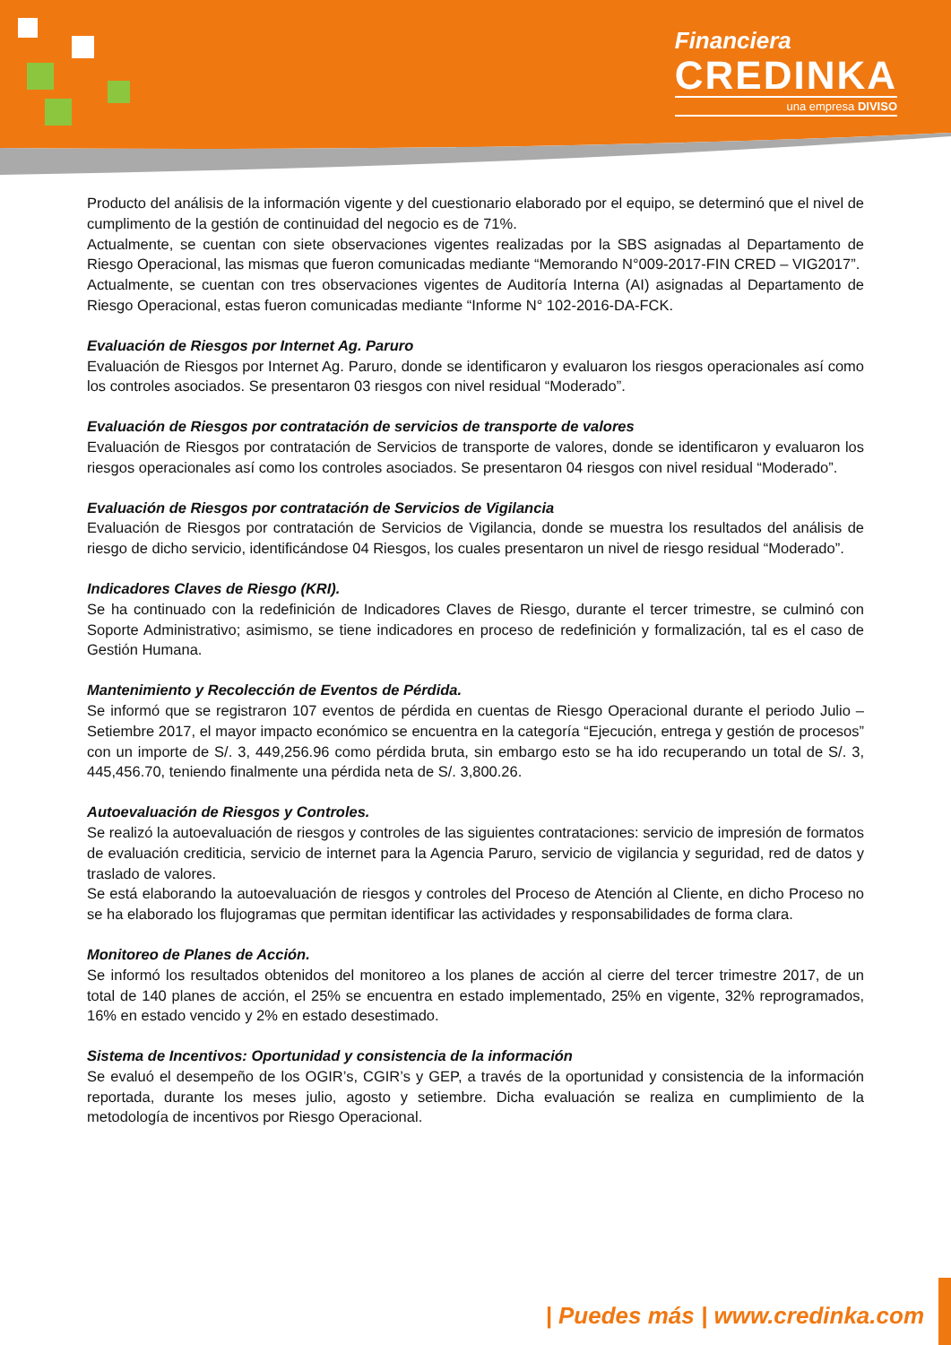Financiera
CREDINKA
una empresa DIVISO
Producto del análisis de la información vigente y del cuestionario elaborado por el equipo, se determinó que el nivel de cumplimento de la gestión de continuidad del negocio es de 71%.
Actualmente, se cuentan con siete observaciones vigentes realizadas por la SBS asignadas al Departamento de Riesgo Operacional, las mismas que fueron comunicadas mediante “Memorando N°009-2017-FIN CRED – VIG2017”.
Actualmente, se cuentan con tres observaciones vigentes de Auditoría Interna (AI) asignadas al Departamento de Riesgo Operacional, estas fueron comunicadas mediante “Informe N° 102-2016-DA-FCK.
Evaluación de Riesgos por Internet Ag. Paruro
Evaluación de Riesgos por Internet Ag. Paruro, donde se identificaron y evaluaron los riesgos operacionales así como los controles asociados. Se presentaron 03 riesgos con nivel residual “Moderado”.
Evaluación de Riesgos por contratación de servicios de transporte de valores
Evaluación de Riesgos por contratación de Servicios de transporte de valores, donde se identificaron y evaluaron los riesgos operacionales así como los controles asociados. Se presentaron 04 riesgos con nivel residual “Moderado”.
Evaluación de Riesgos por contratación de Servicios de Vigilancia
Evaluación de Riesgos por contratación de Servicios de Vigilancia, donde se muestra los resultados del análisis de riesgo de dicho servicio, identificándose 04 Riesgos, los cuales presentaron un nivel de riesgo residual “Moderado”.
Indicadores Claves de Riesgo (KRI).
Se ha continuado con la redefinición de Indicadores Claves de Riesgo, durante el tercer trimestre, se culminó con Soporte Administrativo; asimismo, se tiene indicadores en proceso de redefinición y formalización, tal es el caso de Gestión Humana.
Mantenimiento y Recolección de Eventos de Pérdida.
Se informó que se registraron 107 eventos de pérdida en cuentas de Riesgo Operacional durante el periodo Julio – Setiembre 2017, el mayor impacto económico se encuentra en la categoría “Ejecución, entrega y gestión de procesos” con un importe de S/. 3, 449,256.96 como pérdida bruta, sin embargo esto se ha ido recuperando un total de S/. 3, 445,456.70, teniendo finalmente una pérdida neta de S/. 3,800.26.
Autoevaluación de Riesgos y Controles.
Se realizó la autoevaluación de riesgos y controles de las siguientes contrataciones: servicio de impresión de formatos de evaluación crediticia, servicio de internet para la Agencia Paruro, servicio de vigilancia y seguridad, red de datos y traslado de valores.
Se está elaborando la autoevaluación de riesgos y controles del Proceso de Atención al Cliente, en dicho Proceso no se ha elaborado los flujogramas que permitan identificar las actividades y responsabilidades de forma clara.
Monitoreo de Planes de Acción.
Se informó los resultados obtenidos del monitoreo a los planes de acción al cierre del tercer trimestre 2017, de un total de 140 planes de acción, el 25% se encuentra en estado implementado, 25% en vigente, 32% reprogramados, 16% en estado vencido y 2% en estado desestimado.
Sistema de Incentivos: Oportunidad y consistencia de la información
Se evaluó el desempeño de los OGIR’s, CGIR’s y GEP, a través de la oportunidad y consistencia de la información reportada, durante los meses julio, agosto y setiembre. Dicha evaluación se realiza en cumplimiento de la metodología de incentivos por Riesgo Operacional.
| Puedes más | www.credinka.com